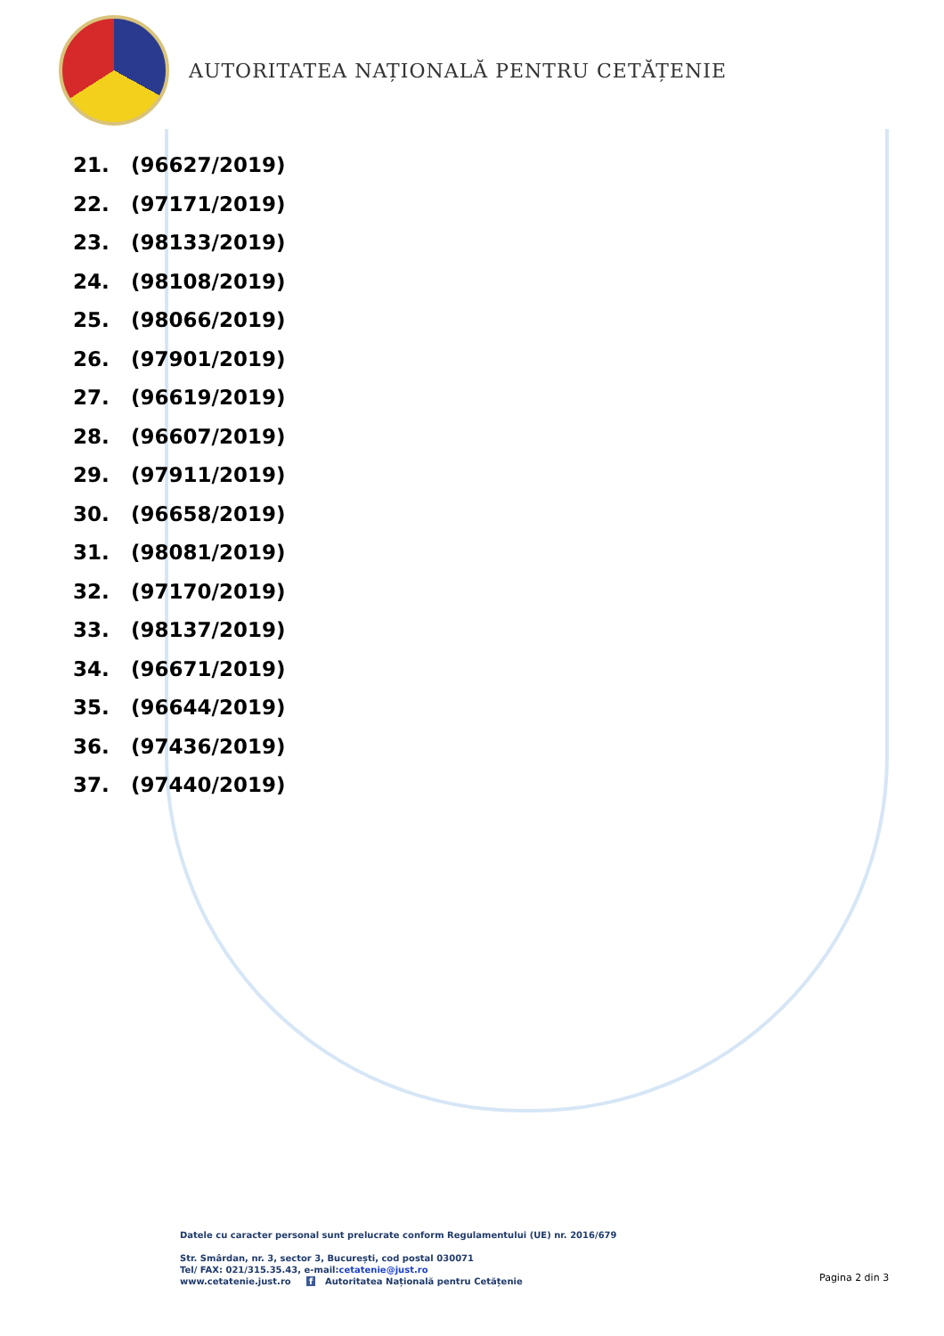AUTORITATEA NAȚIONALĂ PENTRU CETĂȚENIE
21. (96627/2019)
22. (97171/2019)
23. (98133/2019)
24. (98108/2019)
25. (98066/2019)
26. (97901/2019)
27. (96619/2019)
28. (96607/2019)
29. (97911/2019)
30. (96658/2019)
31. (98081/2019)
32. (97170/2019)
33. (98137/2019)
34. (96671/2019)
35. (96644/2019)
36. (97436/2019)
37. (97440/2019)
Datele cu caracter personal sunt prelucrate conform Regulamentului (UE) nr. 2016/679
Str. Smârdan, nr. 3, sector 3, București, cod postal 030071
Tel/ FAX: 021/315.35.43, e-mail:cetatenie@just.ro
www.cetatenie.just.ro f Autoritatea Națională pentru Cetățenie
Pagina 2 din 3